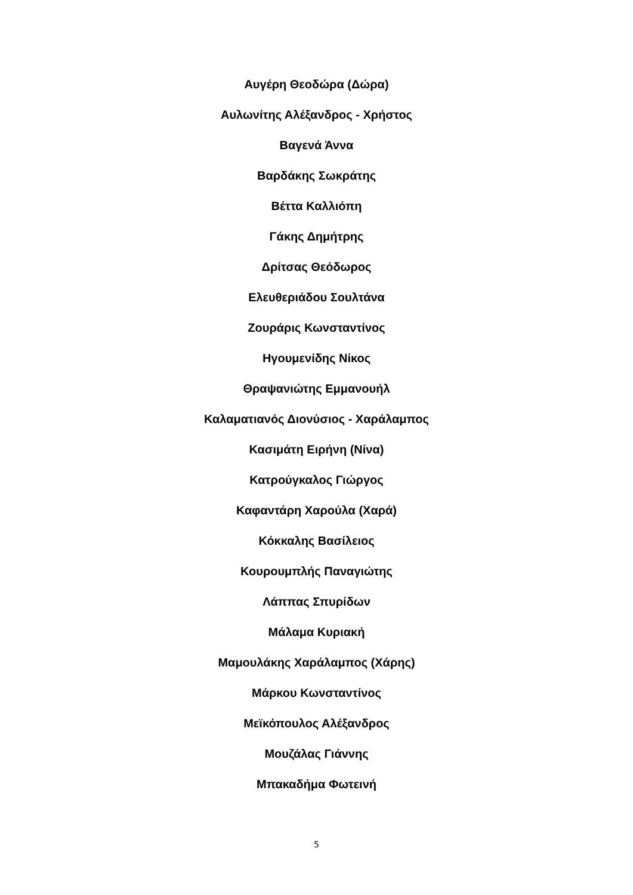Αυγέρη Θεοδώρα (Δώρα)
Αυλωνίτης Αλέξανδρος - Χρήστος
Βαγενά Άννα
Βαρδάκης Σωκράτης
Βέττα Καλλιόπη
Γάκης Δημήτρης
Δρίτσας Θεόδωρος
Ελευθεριάδου Σουλτάνα
Ζουράρις Κωνσταντίνος
Ηγουμενίδης Νίκος
Θραψανιώτης Εμμανουήλ
Καλαματιανός Διονύσιος - Χαράλαμπος
Κασιμάτη Ειρήνη (Νίνα)
Κατρούγκαλος Γιώργος
Καφαντάρη Χαρούλα (Χαρά)
Κόκκαλης Βασίλειος
Κουρουμπλής Παναγιώτης
Λάππας Σπυρίδων
Μάλαμα Κυριακή
Μαμουλάκης Χαράλαμπος (Χάρης)
Μάρκου Κωνσταντίνος
Μεϊκόπουλος Αλέξανδρος
Μουζάλας Γιάννης
Μπακαδήμα Φωτεινή
5